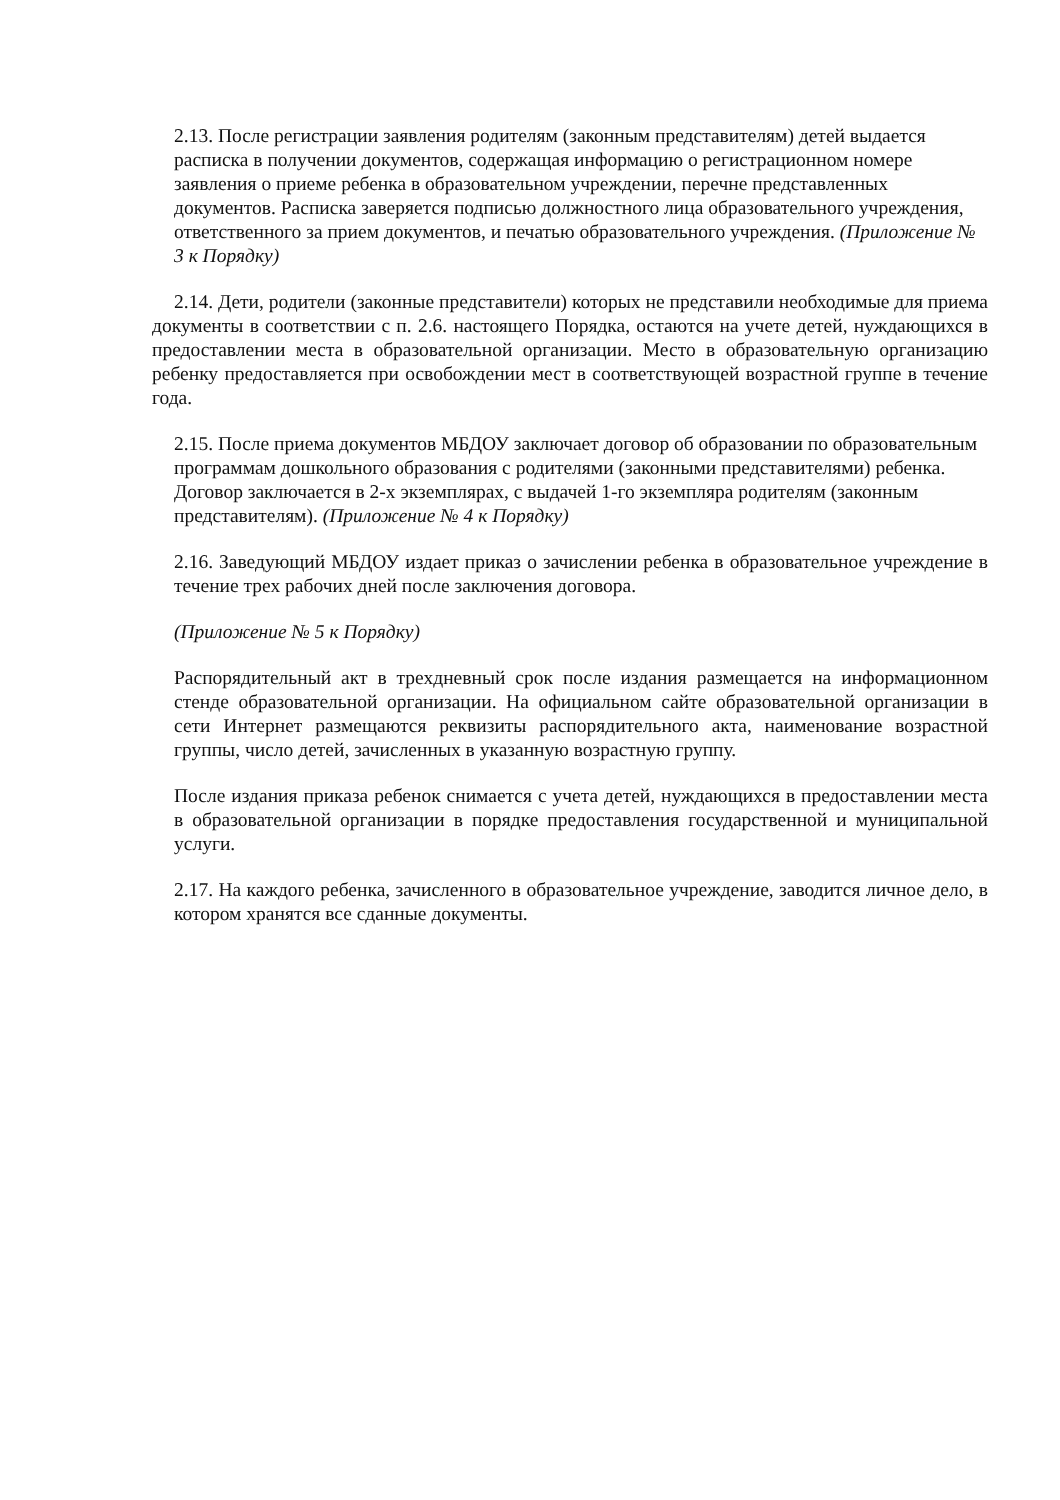2.13. После регистрации заявления родителям (законным представителям) детей выдается расписка в получении документов, содержащая информацию о регистрационном номере заявления о приеме ребенка в образовательном учреждении, перечне представленных документов. Расписка заверяется подписью должностного лица образовательного учреждения, ответственного за прием документов, и печатью образовательного учреждения. (Приложение № 3 к Порядку)
2.14. Дети, родители (законные представители) которых не представили необходимые для приема документы в соответствии с п. 2.6. настоящего Порядка, остаются на учете детей, нуждающихся в предоставлении места в образовательной организации. Место в образовательную организацию ребенку предоставляется при освобождении мест в соответствующей возрастной группе в течение года.
2.15. После приема документов МБДОУ заключает договор об образовании по образовательным программам дошкольного образования с родителями (законными представителями) ребенка. Договор заключается в 2-х экземплярах, с выдачей 1-го экземпляра родителям (законным представителям). (Приложение № 4 к Порядку)
2.16. Заведующий МБДОУ издает приказ о зачислении ребенка в образовательное учреждение в течение трех рабочих дней после заключения договора.
(Приложение № 5 к Порядку)
Распорядительный акт в трехдневный срок после издания размещается на информационном стенде образовательной организации. На официальном сайте образовательной организации в сети Интернет размещаются реквизиты распорядительного акта, наименование возрастной группы, число детей, зачисленных в указанную возрастную группу.
После издания приказа ребенок снимается с учета детей, нуждающихся в предоставлении места в образовательной организации в порядке предоставления государственной и муниципальной услуги.
2.17. На каждого ребенка, зачисленного в образовательное учреждение, заводится личное дело, в котором хранятся все сданные документы.